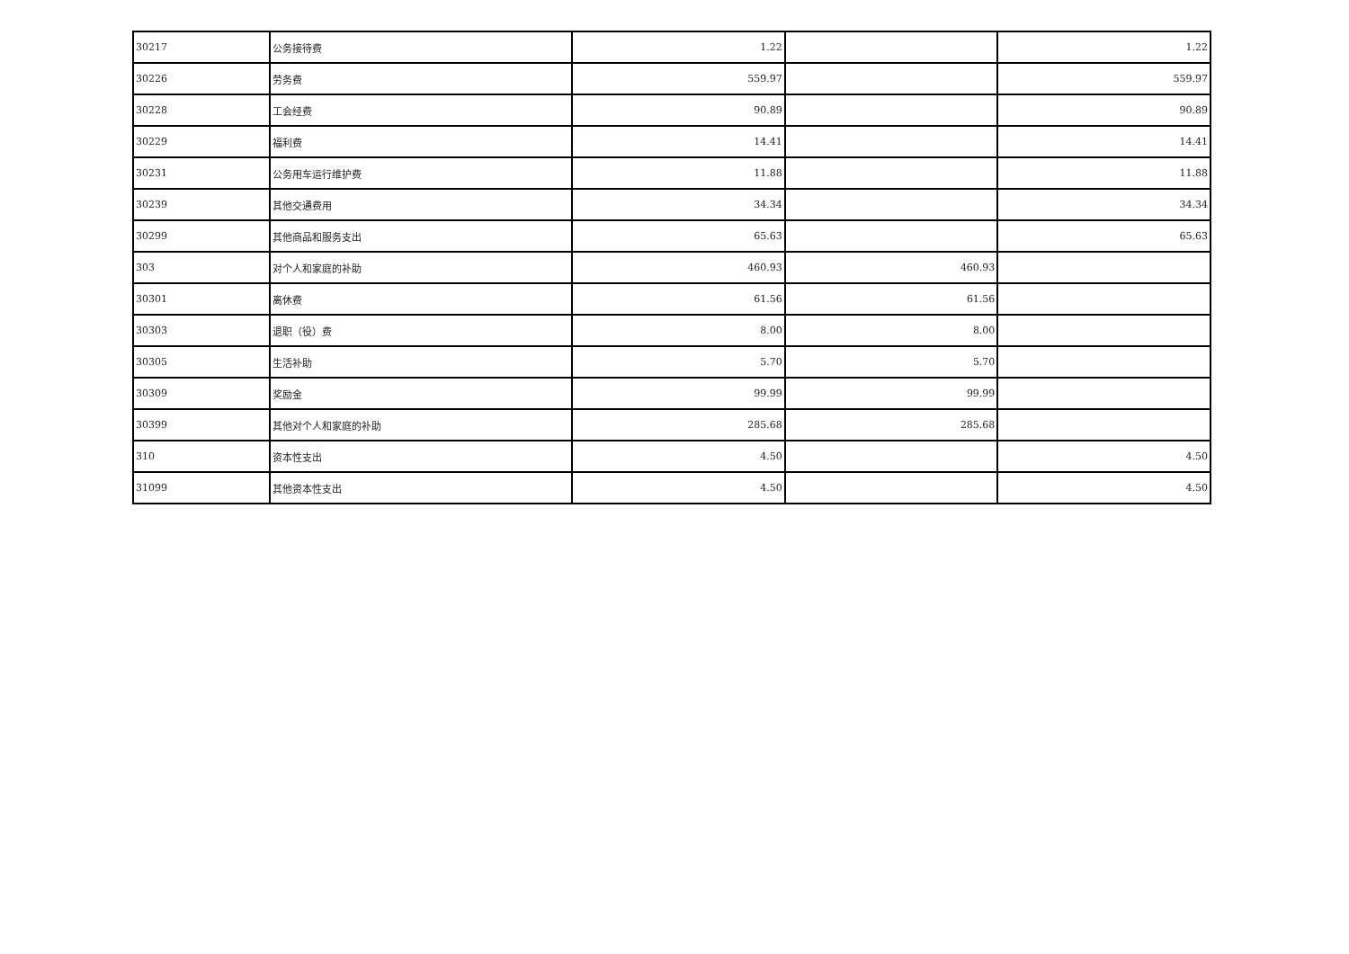| 30217 | 公务接待费 | 1.22 | | 1.22 |
| 30226 | 劳务费 | 559.97 | | 559.97 |
| 30228 | 工会经费 | 90.89 | | 90.89 |
| 30229 | 福利费 | 14.41 | | 14.41 |
| 30231 | 公务用车运行维护费 | 11.88 | | 11.88 |
| 30239 | 其他交通费用 | 34.34 | | 34.34 |
| 30299 | 其他商品和服务支出 | 65.63 | | 65.63 |
| 303 | 对个人和家庭的补助 | 460.93 | 460.93 | |
| 30301 | 离休费 | 61.56 | 61.56 | |
| 30303 | 退职（役）费 | 8.00 | 8.00 | |
| 30305 | 生活补助 | 5.70 | 5.70 | |
| 30309 | 奖励金 | 99.99 | 99.99 | |
| 30399 | 其他对个人和家庭的补助 | 285.68 | 285.68 | |
| 310 | 资本性支出 | 4.50 | | 4.50 |
| 31099 | 其他资本性支出 | 4.50 | | 4.50 |